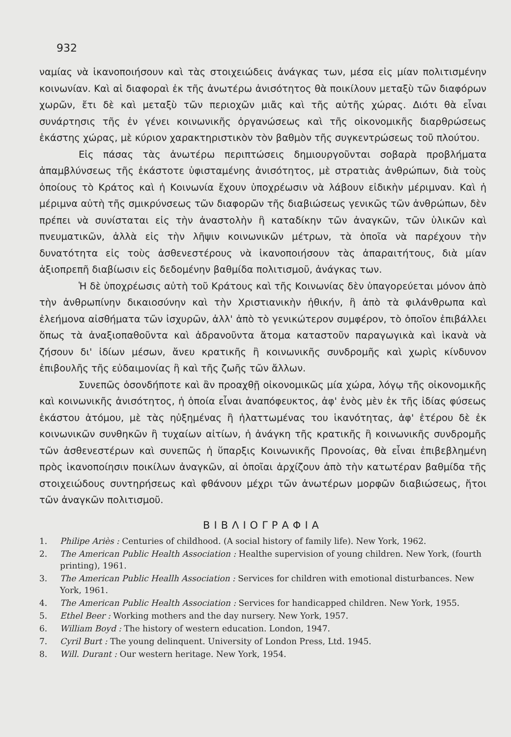932
ναμίας νὰ ἱκανοποιήσουν καὶ τὰς στοιχειώδεις ἀνάγκας των, μέσα εἰς μίαν πολιτισμένην κοινωνίαν. Καὶ αἱ διαφοραὶ ἐκ τῆς ἀνωτέρω ἀνισότητος θὰ ποικίλουν μεταξὺ τῶν διαφόρων χωρῶν, ἔτι δὲ καὶ μεταξὺ τῶν περιοχῶν μιᾶς καὶ τῆς αὐτῆς χώρας. Διότι θὰ εἶναι συνάρτησις τῆς ἐν γένει κοινωνικῆς ὀργανώσεως καὶ τῆς οἰκονομικῆς διαρθρώσεως ἑκάστης χώρας, μὲ κύριον χαρακτηριστικὸν τὸν βαθμὸν τῆς συγκεντρώσεως τοῦ πλούτου.
Εἰς πάσας τὰς ἀνωτέρω περιπτώσεις δημιουργοῦνται σοβαρὰ προβλήματα ἀπαμβλύνσεως τῆς ἑκάστοτε ὑφισταμένης ἀνισότητος, μὲ στρατιὰς ἀνθρώπων, διὰ τοὺς ὁποίους τὸ Κράτος καὶ ἡ Κοινωνία ἔχουν ὑποχρέωσιν νὰ λάβουν εἰδικὴν μέριμναν. Καὶ ἡ μέριμνα αὐτὴ τῆς σμικρύνσεως τῶν διαφορῶν τῆς διαβιώσεως γενικῶς τῶν ἀνθρώπων, δὲν πρέπει νὰ συνίσταται εἰς τὴν ἀναστολὴν ἢ καταδίκην τῶν ἀναγκῶν, τῶν ὑλικῶν καὶ πνευματικῶν, ἀλλὰ εἰς τὴν λῆψιν κοινωνικῶν μέτρων, τὰ ὁποῖα νὰ παρέχουν τὴν δυνατότητα εἰς τοὺς ἀσθενεστέρους νὰ ἱκανοποιήσουν τὰς ἀπαραιτήτους, διὰ μίαν ἀξιοπρεπῆ διαβίωσιν εἰς δεδομένην βαθμίδα πολιτισμοῦ, ἀνάγκας των.
Ἡ δὲ ὑποχρέωσις αὐτὴ τοῦ Κράτους καὶ τῆς Κοινωνίας δὲν ὑπαγορεύεται μόνον ἀπὸ τὴν ἀνθρωπίνην δικαιοσύνην καὶ τὴν Χριστιανικὴν ἠθικήν, ἢ ἀπὸ τὰ φιλάνθρωπα καὶ ἐλεήμονα αἰσθήματα τῶν ἰσχυρῶν, ἀλλ' ἀπὸ τὸ γενικώτερον συμφέρον, τὸ ὁποῖον ἐπιβάλλει ὅπως τὰ ἀναξιοπαθοῦντα καὶ ἀδρανοῦντα ἄτομα καταστοῦν παραγωγικὰ καὶ ἱκανὰ νὰ ζήσουν δι' ἰδίων μέσων, ἄνευ κρατικῆς ἢ κοινωνικῆς συνδρομῆς καὶ χωρὶς κίνδυνον ἐπιβουλῆς τῆς εὐδαιμονίας ἢ καὶ τῆς ζωῆς τῶν ἄλλων.
Συνεπῶς ὁσονδήποτε καὶ ἂν προαχθῇ οἰκονομικῶς μία χώρα, λόγῳ τῆς οἰκονομικῆς καὶ κοινωνικῆς ἀνισότητος, ἡ ὁποία εἶναι ἀναπόφευκτος, ἀφ' ἑνὸς μὲν ἐκ τῆς ἰδίας φύσεως ἑκάστου ἀτόμου, μὲ τὰς ηὐξημένας ἢ ἠλαττωμένας του ἱκανότητας, ἀφ' ἑτέρου δὲ ἐκ κοινωνικῶν συνθηκῶν ἢ τυχαίων αἰτίων, ἡ ἀνάγκη τῆς κρατικῆς ἢ κοινωνικῆς συνδρομῆς τῶν ἀσθενεστέρων καὶ συνεπῶς ἡ ὕπαρξις Κοινωνικῆς Προνοίας, θὰ εἶναι ἐπιβεβλημένη πρὸς ἱκανοποίησιν ποικίλων ἀναγκῶν, αἱ ὁποῖαι ἀρχίζουν ἀπὸ τὴν κατωτέραν βαθμίδα τῆς στοιχειώδους συντηρήσεως καὶ φθάνουν μέχρι τῶν ἀνωτέρων μορφῶν διαβιώσεως, ἤτοι τῶν ἀναγκῶν πολιτισμοῦ.
ΒΙΒΛΙΟΓΡΑΦΙΑ
1. Philipe Ariès : Centuries of childhood. (A social history of family life). New York, 1962.
2. The American Public Health Association : Healthe supervision of young children. New York, (fourth printing), 1961.
3. The American Public Heallh Association : Services for children with emotional disturbances. New York, 1961.
4. The American Public Health Association : Services for handicapped children. New York, 1955.
5. Ethel Beer : Working mothers and the day nursery. New York, 1957.
6. William Boyd : The history of western education. London, 1947.
7. Cyril Burt : The young delinquent. University of London Press, Ltd. 1945.
8. Will. Durant : Our western heritage. New York, 1954.